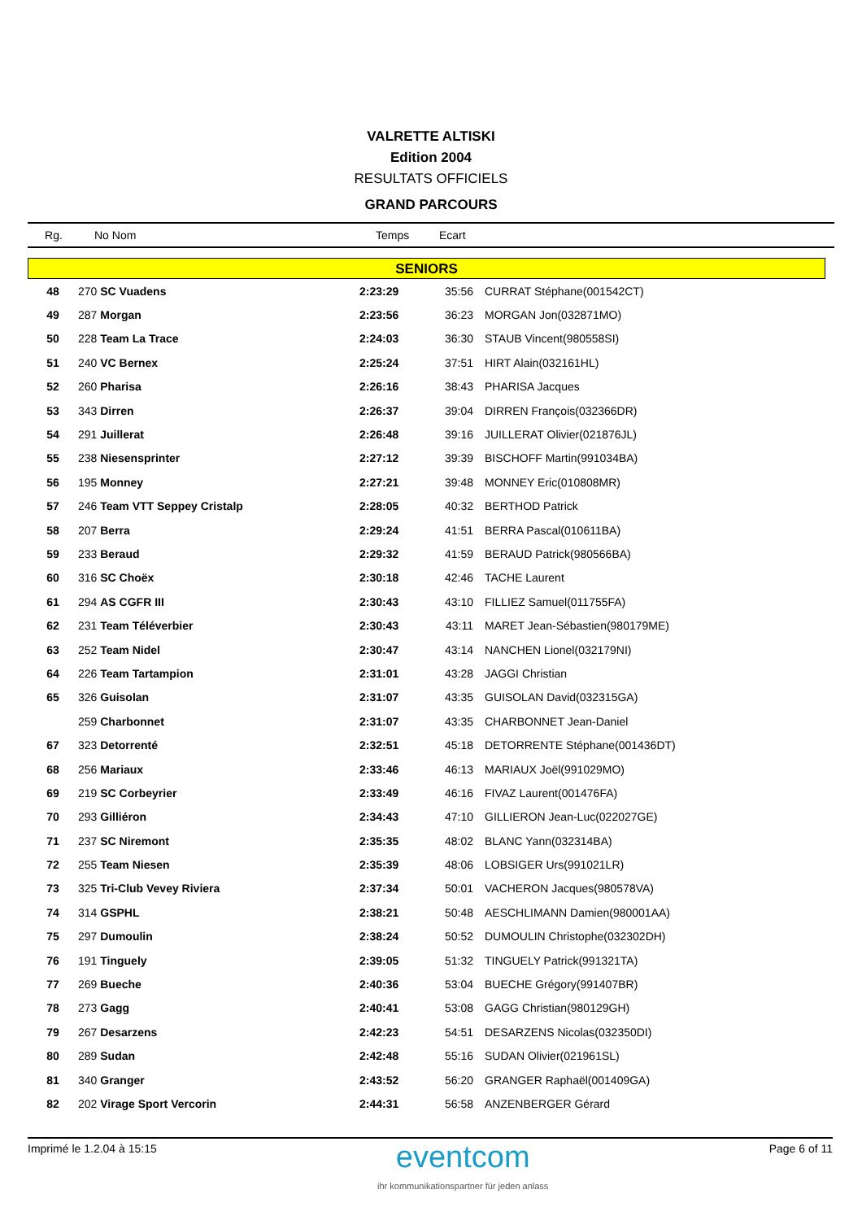VALRETTE ALTISKI
Edition 2004
RESULTATS OFFICIELS
GRAND PARCOURS
Rg. No Nom Temps Ecart
SENIORS
| 48 | 270 SC Vuadens | 2:23:29 | 35:56 | CURRAT Stéphane(001542CT) |
| 49 | 287 Morgan | 2:23:56 | 36:23 | MORGAN Jon(032871MO) |
| 50 | 228 Team La Trace | 2:24:03 | 36:30 | STAUB Vincent(980558SI) |
| 51 | 240 VC Bernex | 2:25:24 | 37:51 | HIRT Alain(032161HL) |
| 52 | 260 Pharisa | 2:26:16 | 38:43 | PHARISA Jacques |
| 53 | 343 Dirren | 2:26:37 | 39:04 | DIRREN François(032366DR) |
| 54 | 291 Juillerat | 2:26:48 | 39:16 | JUILLERAT Olivier(021876JL) |
| 55 | 238 Niesensprinter | 2:27:12 | 39:39 | BISCHOFF Martin(991034BA) |
| 56 | 195 Monney | 2:27:21 | 39:48 | MONNEY Eric(010808MR) |
| 57 | 246 Team VTT Seppey Cristalp | 2:28:05 | 40:32 | BERTHOD Patrick |
| 58 | 207 Berra | 2:29:24 | 41:51 | BERRA Pascal(010611BA) |
| 59 | 233 Beraud | 2:29:32 | 41:59 | BERAUD Patrick(980566BA) |
| 60 | 316 SC Choëx | 2:30:18 | 42:46 | TACHE Laurent |
| 61 | 294 AS CGFR III | 2:30:43 | 43:10 | FILLIEZ Samuel(011755FA) |
| 62 | 231 Team Téléverbier | 2:30:43 | 43:11 | MARET Jean-Sébastien(980179ME) |
| 63 | 252 Team Nidel | 2:30:47 | 43:14 | NANCHEN Lionel(032179NI) |
| 64 | 226 Team Tartampion | 2:31:01 | 43:28 | JAGGI Christian |
| 65 | 326 Guisolan | 2:31:07 | 43:35 | GUISOLAN David(032315GA) |
| | 259 Charbonnet | 2:31:07 | 43:35 | CHARBONNET Jean-Daniel |
| 67 | 323 Detorrenté | 2:32:51 | 45:18 | DETORRENTE Stéphane(001436DT) |
| 68 | 256 Mariaux | 2:33:46 | 46:13 | MARIAUX Joël(991029MO) |
| 69 | 219 SC Corbeyrier | 2:33:49 | 46:16 | FIVAZ Laurent(001476FA) |
| 70 | 293 Gilliéron | 2:34:43 | 47:10 | GILLIERON Jean-Luc(022027GE) |
| 71 | 237 SC Niremont | 2:35:35 | 48:02 | BLANC Yann(032314BA) |
| 72 | 255 Team Niesen | 2:35:39 | 48:06 | LOBSIGER Urs(991021LR) |
| 73 | 325 Tri-Club Vevey Riviera | 2:37:34 | 50:01 | VACHERON Jacques(980578VA) |
| 74 | 314 GSPHL | 2:38:21 | 50:48 | AESCHLIMANN Damien(980001AA) |
| 75 | 297 Dumoulin | 2:38:24 | 50:52 | DUMOULIN Christophe(032302DH) |
| 76 | 191 Tinguely | 2:39:05 | 51:32 | TINGUELY Patrick(991321TA) |
| 77 | 269 Bueche | 2:40:36 | 53:04 | BUECHE Grégory(991407BR) |
| 78 | 273 Gagg | 2:40:41 | 53:08 | GAGG Christian(980129GH) |
| 79 | 267 Desarzens | 2:42:23 | 54:51 | DESARZENS Nicolas(032350DI) |
| 80 | 289 Sudan | 2:42:48 | 55:16 | SUDAN Olivier(021961SL) |
| 81 | 340 Granger | 2:43:52 | 56:20 | GRANGER Raphaël(001409GA) |
| 82 | 202 Virage Sport Vercorin | 2:44:31 | 56:58 | ANZENBERGER Gérard |
Imprimé le 1.2.04 à 15:15
eventcom
ihr kommunikationspartner für jeden anlass
Page 6 of 11